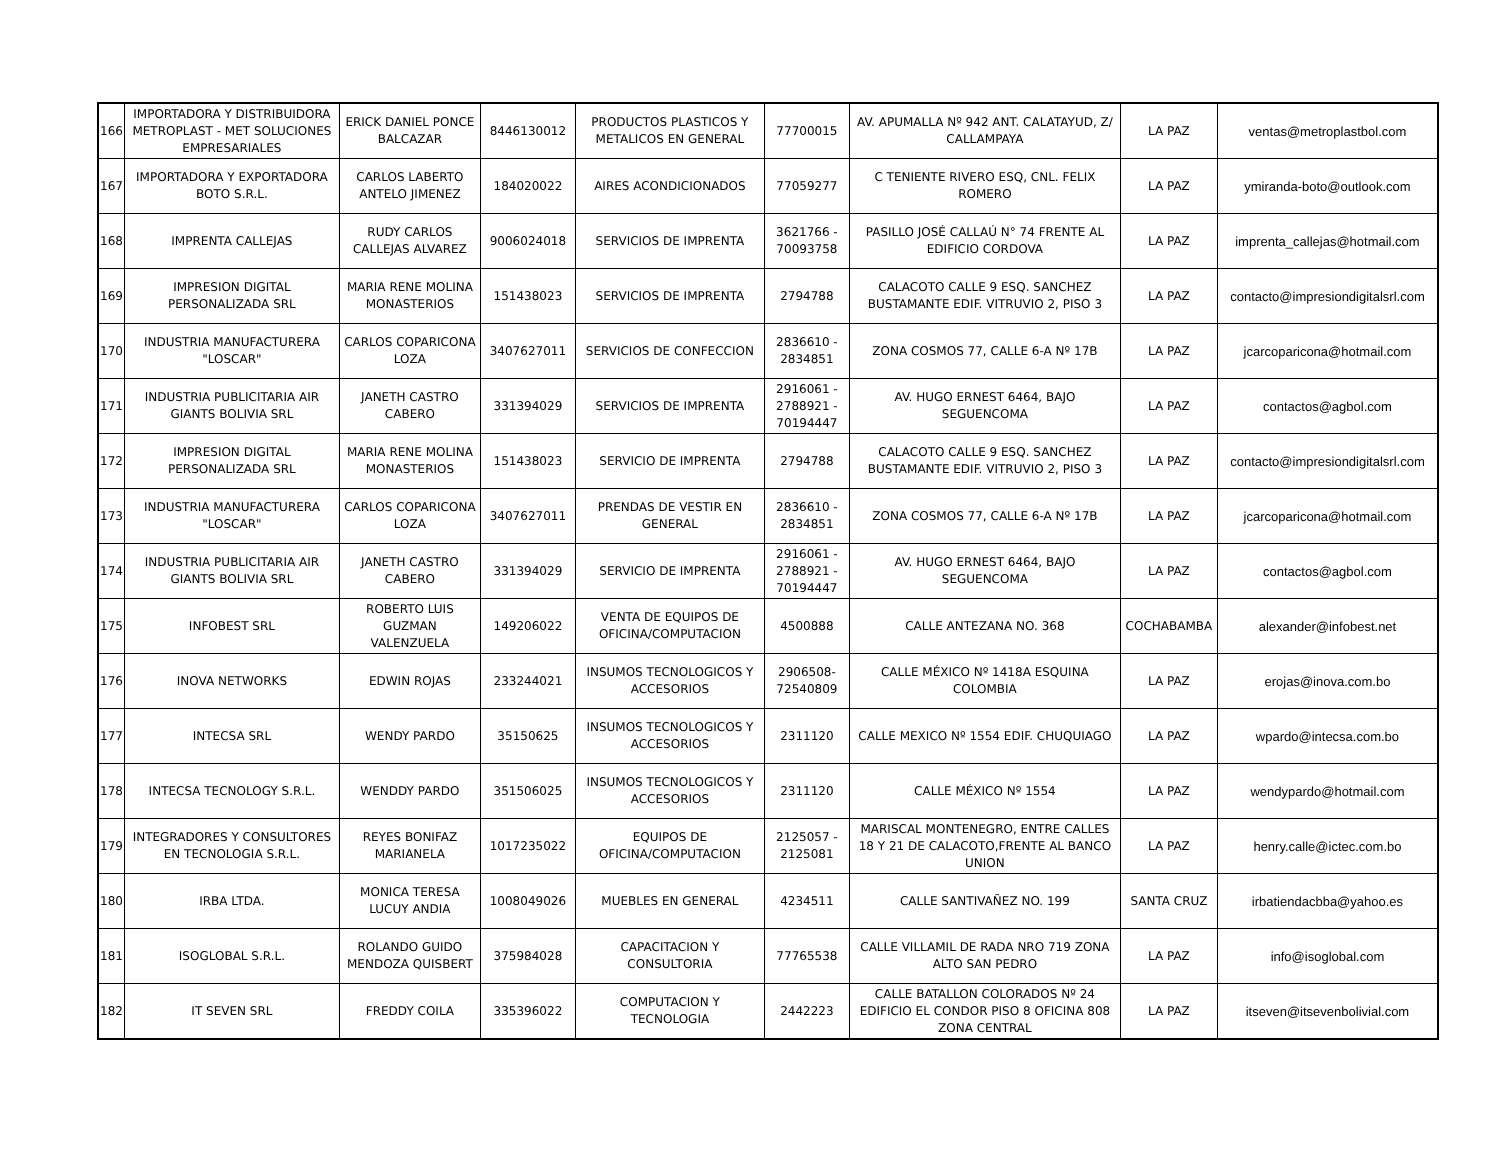| 166 | IMPORTADORA Y DISTRIBUIDORA METROPLAST - MET SOLUCIONES EMPRESARIALES | ERICK DANIEL PONCE BALCAZAR | 8446130012 | PRODUCTOS PLASTICOS Y METALICOS EN GENERAL | 77700015 | AV. APUMALLA Nº 942 ANT. CALATAYUD, Z/ CALLAMPAYA | LA PAZ | ventas@metroplastbol.com |
| 167 | IMPORTADORA Y EXPORTADORA BOTO S.R.L. | CARLOS LABERTO ANTELO JIMENEZ | 184020022 | AIRES ACONDICIONADOS | 77059277 | C TENIENTE RIVERO ESQ, CNL. FELIX ROMERO | LA PAZ | ymiranda-boto@outlook.com |
| 168 | IMPRENTA CALLEJAS | RUDY CARLOS CALLEJAS ALVAREZ | 9006024018 | SERVICIOS DE IMPRENTA | 3621766 - 70093758 | PASILLO JOSÉ CALLAÚ N° 74 FRENTE AL EDIFICIO CORDOVA | LA PAZ | imprenta_callejas@hotmail.com |
| 169 | IMPRESION DIGITAL PERSONALIZADA SRL | MARIA RENE MOLINA MONASTERIOS | 151438023 | SERVICIOS DE IMPRENTA | 2794788 | CALACOTO CALLE 9 ESQ. SANCHEZ BUSTAMANTE EDIF. VITRUVIO 2, PISO 3 | LA PAZ | contacto@impresiondigitalsrl.com |
| 170 | INDUSTRIA MANUFACTURERA "LOSCAR" | CARLOS COPARICONA LOZA | 3407627011 | SERVICIOS DE CONFECCION | 2836610 - 2834851 | ZONA COSMOS 77, CALLE 6-A Nº 17B | LA PAZ | jcarcoparicona@hotmail.com |
| 171 | INDUSTRIA PUBLICITARIA AIR GIANTS BOLIVIA SRL | JANETH CASTRO CABERO | 331394029 | SERVICIOS DE IMPRENTA | 2916061 - 2788921 - 70194447 | AV. HUGO ERNEST 6464, BAJO SEGUENCOMA | LA PAZ | contactos@agbol.com |
| 172 | IMPRESION DIGITAL PERSONALIZADA SRL | MARIA RENE MOLINA MONASTERIOS | 151438023 | SERVICIO DE IMPRENTA | 2794788 | CALACOTO CALLE 9 ESQ. SANCHEZ BUSTAMANTE EDIF. VITRUVIO 2, PISO 3 | LA PAZ | contacto@impresiondigitalsrl.com |
| 173 | INDUSTRIA MANUFACTURERA "LOSCAR" | CARLOS COPARICONA LOZA | 3407627011 | PRENDAS DE VESTIR EN GENERAL | 2836610 - 2834851 | ZONA COSMOS 77, CALLE 6-A Nº 17B | LA PAZ | jcarcoparicona@hotmail.com |
| 174 | INDUSTRIA PUBLICITARIA AIR GIANTS BOLIVIA SRL | JANETH CASTRO CABERO | 331394029 | SERVICIO DE IMPRENTA | 2916061 - 2788921 - 70194447 | AV. HUGO ERNEST 6464, BAJO SEGUENCOMA | LA PAZ | contactos@agbol.com |
| 175 | INFOBEST SRL | ROBERTO LUIS GUZMAN VALENZUELA | 149206022 | VENTA DE EQUIPOS DE OFICINA/COMPUTACION | 4500888 | CALLE ANTEZANA NO. 368 | COCHABAMBA | alexander@infobest.net |
| 176 | INOVA NETWORKS | EDWIN ROJAS | 233244021 | INSUMOS TECNOLOGICOS Y ACCESORIOS | 2906508- 72540809 | CALLE MÉXICO Nº 1418A ESQUINA COLOMBIA | LA PAZ | erojas@inova.com.bo |
| 177 | INTECSA SRL | WENDY PARDO | 35150625 | INSUMOS TECNOLOGICOS Y ACCESORIOS | 2311120 | CALLE MEXICO Nº 1554 EDIF. CHUQUIAGO | LA PAZ | wpardo@intecsa.com.bo |
| 178 | INTECSA TECNOLOGY S.R.L. | WENDDY PARDO | 351506025 | INSUMOS TECNOLOGICOS Y ACCESORIOS | 2311120 | CALLE MÉXICO Nº 1554 | LA PAZ | wendypardo@hotmail.com |
| 179 | INTEGRADORES Y CONSULTORES EN TECNOLOGIA S.R.L. | REYES BONIFAZ MARIANELA | 1017235022 | EQUIPOS DE OFICINA/COMPUTACION | 2125057 - 2125081 | MARISCAL MONTENEGRO, ENTRE CALLES 18 Y 21 DE CALACOTO,FRENTE AL BANCO UNION | LA PAZ | henry.calle@ictec.com.bo |
| 180 | IRBA LTDA. | MONICA TERESA LUCUY ANDIA | 1008049026 | MUEBLES EN GENERAL | 4234511 | CALLE SANTIVAÑEZ NO. 199 | SANTA CRUZ | irbatiendacbba@yahoo.es |
| 181 | ISOGLOBAL S.R.L. | ROLANDO GUIDO MENDOZA QUISBERT | 375984028 | CAPACITACION Y CONSULTORIA | 77765538 | CALLE VILLAMIL DE RADA NRO 719 ZONA ALTO SAN PEDRO | LA PAZ | info@isoglobal.com |
| 182 | IT SEVEN SRL | FREDDY COILA | 335396022 | COMPUTACION Y TECNOLOGIA | 2442223 | CALLE BATALLON COLORADOS Nº 24 EDIFICIO EL CONDOR PISO 8 OFICINA 808 ZONA CENTRAL | LA PAZ | itseven@itsevenbolivial.com |